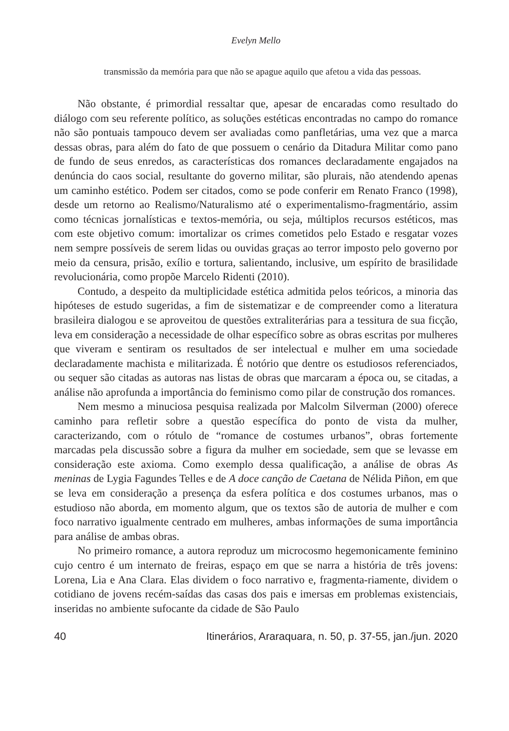Evelyn Mello
transmissão da memória para que não se apague aquilo que afetou a vida das pessoas.
Não obstante, é primordial ressaltar que, apesar de encaradas como resultado do diálogo com seu referente político, as soluções estéticas encontradas no campo do romance não são pontuais tampouco devem ser avaliadas como panfletárias, uma vez que a marca dessas obras, para além do fato de que possuem o cenário da Ditadura Militar como pano de fundo de seus enredos, as características dos romances declaradamente engajados na denúncia do caos social, resultante do governo militar, são plurais, não atendendo apenas um caminho estético. Podem ser citados, como se pode conferir em Renato Franco (1998), desde um retorno ao Realismo/Naturalismo até o experimentalismo-fragmentário, assim como técnicas jornalísticas e textos-memória, ou seja, múltiplos recursos estéticos, mas com este objetivo comum: imortalizar os crimes cometidos pelo Estado e resgatar vozes nem sempre possíveis de serem lidas ou ouvidas graças ao terror imposto pelo governo por meio da censura, prisão, exílio e tortura, salientando, inclusive, um espírito de brasilidade revolucionária, como propõe Marcelo Ridenti (2010).
Contudo, a despeito da multiplicidade estética admitida pelos teóricos, a minoria das hipóteses de estudo sugeridas, a fim de sistematizar e de compreender como a literatura brasileira dialogou e se aproveitou de questões extraliterárias para a tessitura de sua ficção, leva em consideração a necessidade de olhar específico sobre as obras escritas por mulheres que viveram e sentiram os resultados de ser intelectual e mulher em uma sociedade declaradamente machista e militarizada. É notório que dentre os estudiosos referenciados, ou sequer são citadas as autoras nas listas de obras que marcaram a época ou, se citadas, a análise não aprofunda a importância do feminismo como pilar de construção dos romances.
Nem mesmo a minuciosa pesquisa realizada por Malcolm Silverman (2000) oferece caminho para refletir sobre a questão específica do ponto de vista da mulher, caracterizando, com o rótulo de “romance de costumes urbanos”, obras fortemente marcadas pela discussão sobre a figura da mulher em sociedade, sem que se levasse em consideração este axioma. Como exemplo dessa qualificação, a análise de obras As meninas de Lygia Fagundes Telles e de A doce canção de Caetana de Nélida Piñon, em que se leva em consideração a presença da esfera política e dos costumes urbanos, mas o estudioso não aborda, em momento algum, que os textos são de autoria de mulher e com foco narrativo igualmente centrado em mulheres, ambas informações de suma importância para análise de ambas obras.
No primeiro romance, a autora reproduz um microcosmo hegemonicamente feminino cujo centro é um internato de freiras, espaço em que se narra a história de três jovens: Lorena, Lia e Ana Clara. Elas dividem o foco narrativo e, fragmenta-riamente, dividem o cotidiano de jovens recém-saídas das casas dos pais e imersas em problemas existenciais, inseridas no ambiente sufocante da cidade de São Paulo
40 Itinerários, Araraquara, n. 50, p. 37-55, jan./jun. 2020